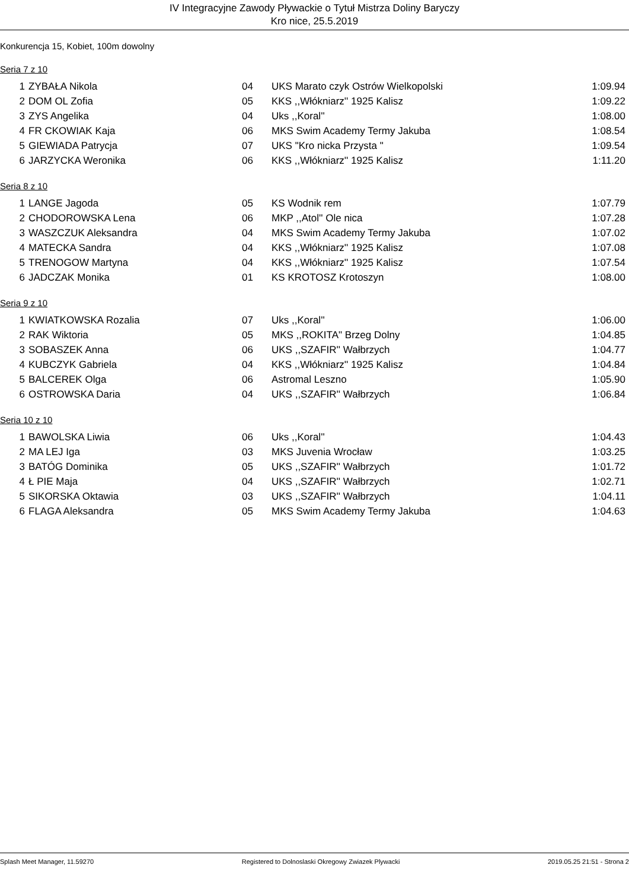IV Integracyjne Zawody Pływackie o Tytuł Mistrza Doliny Baryczy
Kro nice, 25.5.2019
Konkurencja 15, Kobiet, 100m dowolny
Seria 7 z 10
| 1 | ZYBAŁA Nikola | 04 | UKS Marato czyk Ostrów Wielkopolski | 1:09.94 |
| 2 | DOM OL Zofia | 05 | KKS ,,Włókniarz'' 1925 Kalisz | 1:09.22 |
| 3 | ZYS Angelika | 04 | Uks ,,Koral'' | 1:08.00 |
| 4 | FR CKOWIAK Kaja | 06 | MKS Swim Academy Termy Jakuba | 1:08.54 |
| 5 | GIEWIADA Patrycja | 07 | UKS "Kro nicka Przysta " | 1:09.54 |
| 6 | JARZYCKA Weronika | 06 | KKS ,,Włókniarz'' 1925 Kalisz | 1:11.20 |
Seria 8 z 10
| 1 | LANGE Jagoda | 05 | KS Wodnik rem | 1:07.79 |
| 2 | CHODOROWSKA Lena | 06 | MKP ,,Atol'' Ole nica | 1:07.28 |
| 3 | WASZCZUK Aleksandra | 04 | MKS Swim Academy Termy Jakuba | 1:07.02 |
| 4 | MATECKA Sandra | 04 | KKS ,,Włókniarz'' 1925 Kalisz | 1:07.08 |
| 5 | TRENOGOW Martyna | 04 | KKS ,,Włókniarz'' 1925 Kalisz | 1:07.54 |
| 6 | JADCZAK Monika | 01 | KS KROTOSZ Krotoszyn | 1:08.00 |
Seria 9 z 10
| 1 | KWIATKOWSKA Rozalia | 07 | Uks ,,Koral'' | 1:06.00 |
| 2 | RAK Wiktoria | 05 | MKS ,,ROKITA" Brzeg Dolny | 1:04.85 |
| 3 | SOBASZEK Anna | 06 | UKS ,,SZAFIR'' Wałbrzych | 1:04.77 |
| 4 | KUBCZYK Gabriela | 04 | KKS ,,Włókniarz'' 1925 Kalisz | 1:04.84 |
| 5 | BALCEREK Olga | 06 | Astromal Leszno | 1:05.90 |
| 6 | OSTROWSKA Daria | 04 | UKS ,,SZAFIR'' Wałbrzych | 1:06.84 |
Seria 10 z 10
| 1 | BAWOLSKA Liwia | 06 | Uks ,,Koral'' | 1:04.43 |
| 2 | MA LEJ Iga | 03 | MKS Juvenia Wrocław | 1:03.25 |
| 3 | BATÓG Dominika | 05 | UKS ,,SZAFIR'' Wałbrzych | 1:01.72 |
| 4 | Ł PIE Maja | 04 | UKS ,,SZAFIR'' Wałbrzych | 1:02.71 |
| 5 | SIKORSKA Oktawia | 03 | UKS ,,SZAFIR'' Wałbrzych | 1:04.11 |
| 6 | FLAGA Aleksandra | 05 | MKS Swim Academy Termy Jakuba | 1:04.63 |
Splash Meet Manager, 11.59270 Registered to Dolnoslaski Okregowy Zwiazek Plywacki 2019.05.25 21:51 - Strona 2